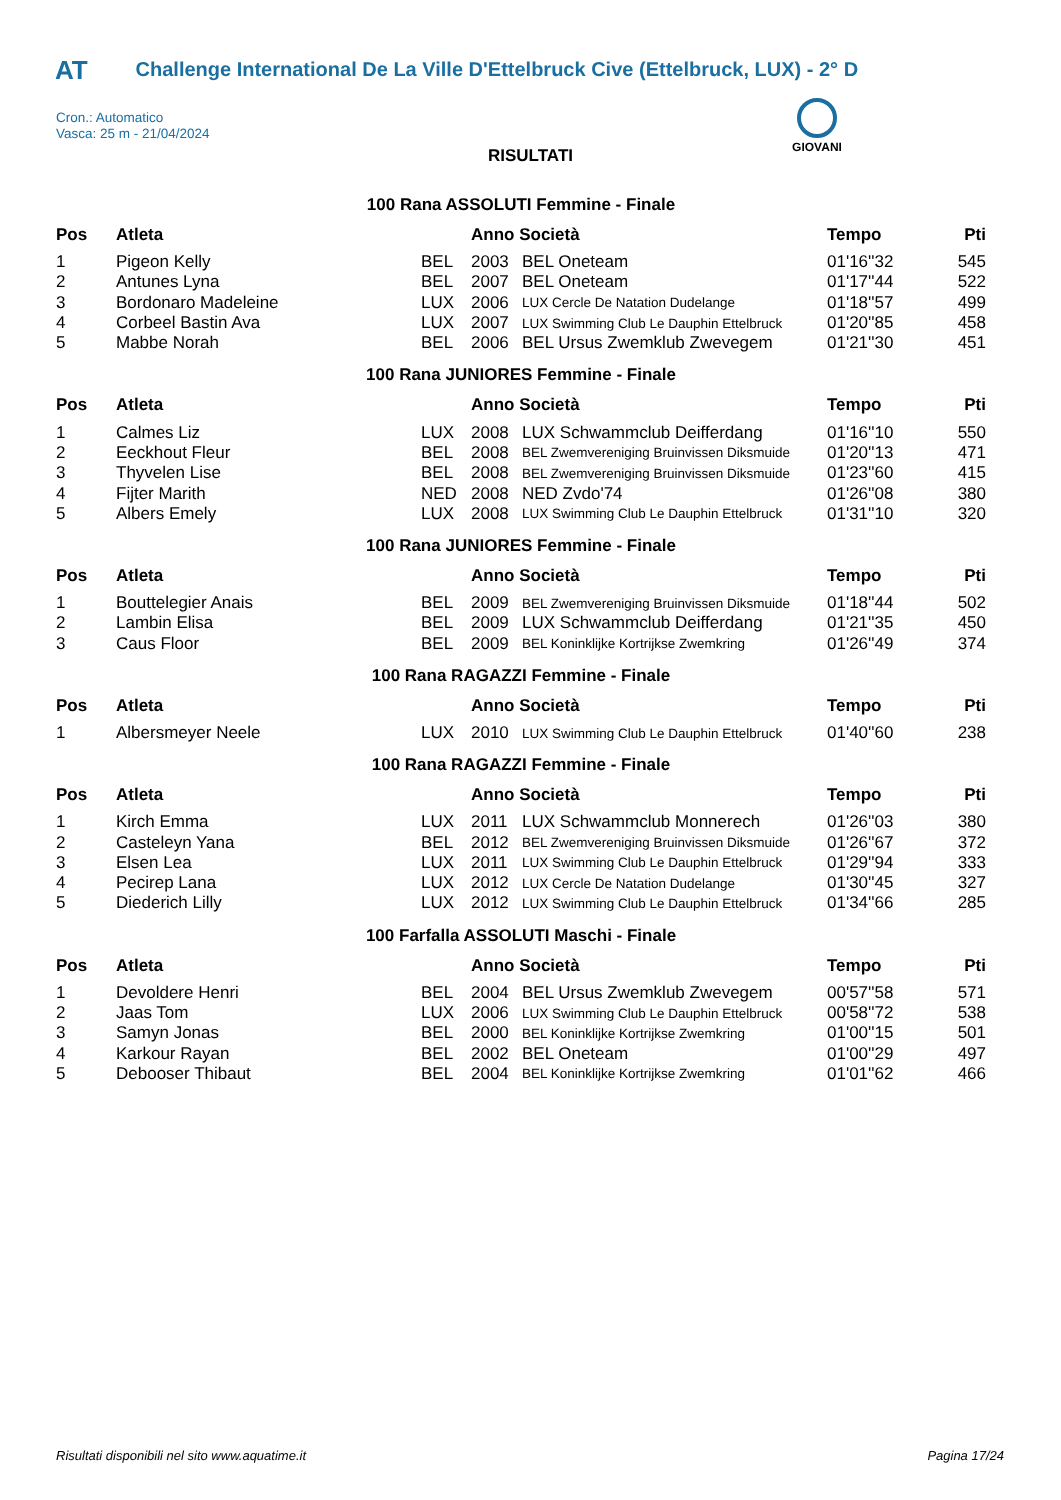AT Challenge International De La Ville D'Ettelbruck Cive (Ettelbruck, LUX) - 2° D
Cron.: Automatico
Vasca: 25 m - 21/04/2024
GIOVANI
RISULTATI
100 Rana ASSOLUTI Femmine - Finale
| Pos | Atleta | | Anno Società | | Tempo | Pti |
| --- | --- | --- | --- | --- | --- | --- |
| 1 | Pigeon Kelly | BEL | 2003 | BEL Oneteam | 01'16''32 | 545 |
| 2 | Antunes Lyna | BEL | 2007 | BEL Oneteam | 01'17''44 | 522 |
| 3 | Bordonaro Madeleine | LUX | 2006 | LUX Cercle De Natation Dudelange | 01'18''57 | 499 |
| 4 | Corbeel Bastin Ava | LUX | 2007 | LUX Swimming Club Le Dauphin Ettelbruck | 01'20''85 | 458 |
| 5 | Mabbe Norah | BEL | 2006 | BEL Ursus Zwemklub Zwevegem | 01'21''30 | 451 |
100 Rana JUNIORES Femmine - Finale
| Pos | Atleta | | Anno Società | | Tempo | Pti |
| --- | --- | --- | --- | --- | --- | --- |
| 1 | Calmes Liz | LUX | 2008 | LUX Schwammclub Deifferdang | 01'16''10 | 550 |
| 2 | Eeckhout Fleur | BEL | 2008 | BEL Zwemvereniging Bruinvissen Diksmuide | 01'20''13 | 471 |
| 3 | Thyvelen Lise | BEL | 2008 | BEL Zwemvereniging Bruinvissen Diksmuide | 01'23''60 | 415 |
| 4 | Fijter Marith | NED | 2008 | NED Zvdo'74 | 01'26''08 | 380 |
| 5 | Albers Emely | LUX | 2008 | LUX Swimming Club Le Dauphin Ettelbruck | 01'31''10 | 320 |
100 Rana JUNIORES Femmine - Finale
| Pos | Atleta | | Anno Società | | Tempo | Pti |
| --- | --- | --- | --- | --- | --- | --- |
| 1 | Bouttelegier Anais | BEL | 2009 | BEL Zwemvereniging Bruinvissen Diksmuide | 01'18''44 | 502 |
| 2 | Lambin Elisa | BEL | 2009 | LUX Schwammclub Deifferdang | 01'21''35 | 450 |
| 3 | Caus Floor | BEL | 2009 | BEL Koninklijke Kortrijkse Zwemkring | 01'26''49 | 374 |
100 Rana RAGAZZI Femmine - Finale
| Pos | Atleta | | Anno Società | | Tempo | Pti |
| --- | --- | --- | --- | --- | --- | --- |
| 1 | Albersmeyer Neele | LUX | 2010 | LUX Swimming Club Le Dauphin Ettelbruck | 01'40''60 | 238 |
100 Rana RAGAZZI Femmine - Finale
| Pos | Atleta | | Anno Società | | Tempo | Pti |
| --- | --- | --- | --- | --- | --- | --- |
| 1 | Kirch Emma | LUX | 2011 | LUX Schwammclub Monnerech | 01'26''03 | 380 |
| 2 | Casteleyn Yana | BEL | 2012 | BEL Zwemvereniging Bruinvissen Diksmuide | 01'26''67 | 372 |
| 3 | Elsen Lea | LUX | 2011 | LUX Swimming Club Le Dauphin Ettelbruck | 01'29''94 | 333 |
| 4 | Pecirep Lana | LUX | 2012 | LUX Cercle De Natation Dudelange | 01'30''45 | 327 |
| 5 | Diederich Lilly | LUX | 2012 | LUX Swimming Club Le Dauphin Ettelbruck | 01'34''66 | 285 |
100 Farfalla ASSOLUTI Maschi - Finale
| Pos | Atleta | | Anno Società | | Tempo | Pti |
| --- | --- | --- | --- | --- | --- | --- |
| 1 | Devoldere Henri | BEL | 2004 | BEL Ursus Zwemklub Zwevegem | 00'57''58 | 571 |
| 2 | Jaas Tom | LUX | 2006 | LUX Swimming Club Le Dauphin Ettelbruck | 00'58''72 | 538 |
| 3 | Samyn Jonas | BEL | 2000 | BEL Koninklijke Kortrijkse Zwemkring | 01'00''15 | 501 |
| 4 | Karkour Rayan | BEL | 2002 | BEL Oneteam | 01'00''29 | 497 |
| 5 | Debooser Thibaut | BEL | 2004 | BEL Koninklijke Kortrijkse Zwemkring | 01'01''62 | 466 |
Risultati disponibili nel sito www.aquatime.it Pagina 17/24